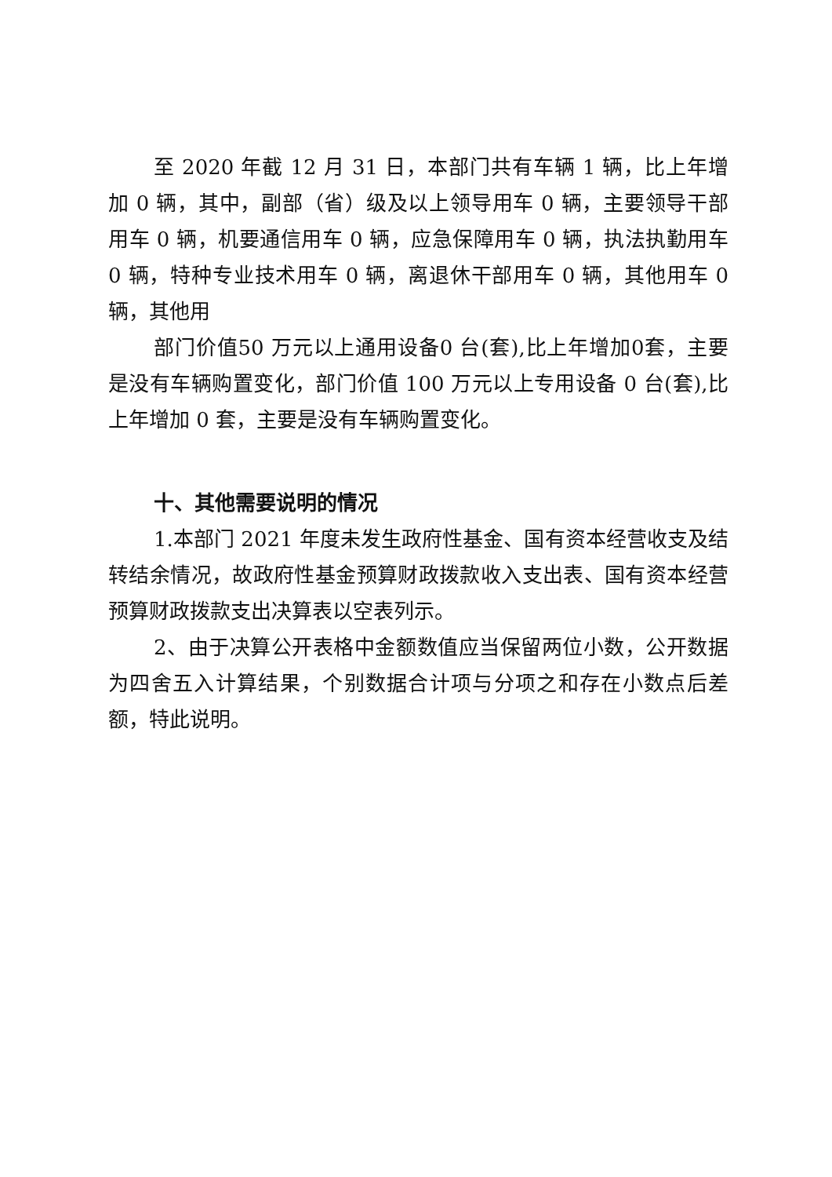至 2020 年截 12 月 31 日，本部门共有车辆 1 辆，比上年增加 0 辆，其中，副部（省）级及以上领导用车 0 辆，主要领导干部用车 0 辆，机要通信用车 0 辆，应急保障用车 0 辆，执法执勤用车 0 辆，特种专业技术用车 0 辆，离退休干部用车 0 辆，其他用车 0 辆，其他用
部门价值50 万元以上通用设备0 台(套),比上年增加0套，主要是没有车辆购置变化，部门价值 100 万元以上专用设备 0 台(套),比上年增加 0 套，主要是没有车辆购置变化。
十、其他需要说明的情况
1.本部门 2021 年度未发生政府性基金、国有资本经营收支及结转结余情况，故政府性基金预算财政拨款收入支出表、国有资本经营预算财政拨款支出决算表以空表列示。
2、由于决算公开表格中金额数值应当保留两位小数，公开数据为四舍五入计算结果，个别数据合计项与分项之和存在小数点后差额，特此说明。